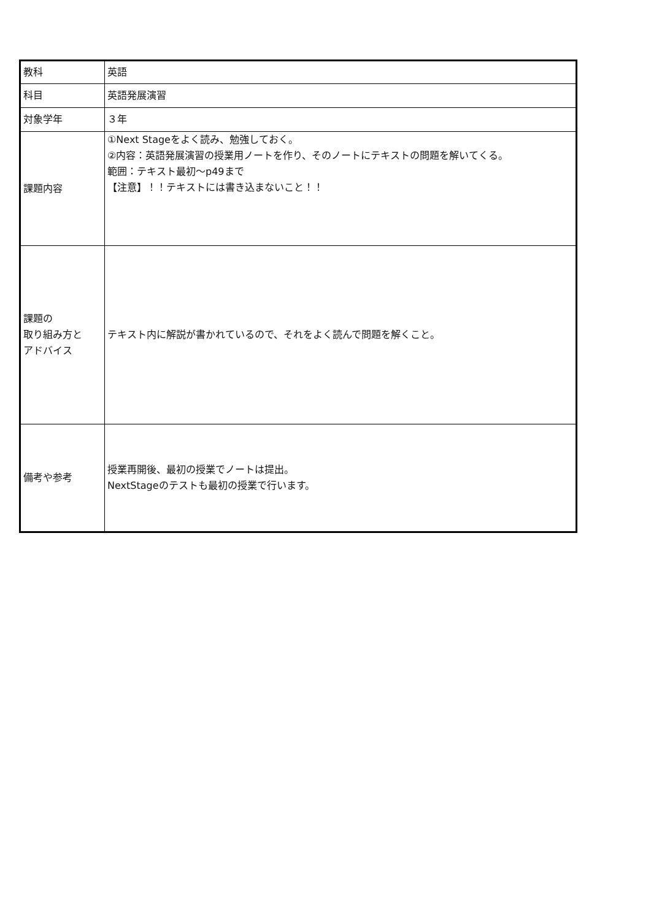| 教科 | 英語 |
| 科目 | 英語発展演習 |
| 対象学年 | ３年 |
| 課題内容 | ①Next Stageをよく読み、勉強しておく。 ②内容：英語発展演習の授業用ノートを作り、そのノートにテキストの問題を解いてくる。 範囲：テキスト最初～p49まで 【注意】！！テキストには書き込まないこと！！ |
| 課題の 取り組み方と アドバイス | テキスト内に解説が書かれているので、それをよく読んで問題を解くこと。 |
| 備考や参考 | 授業再開後、最初の授業でノートは提出。 NextStageのテストも最初の授業で行います。 |